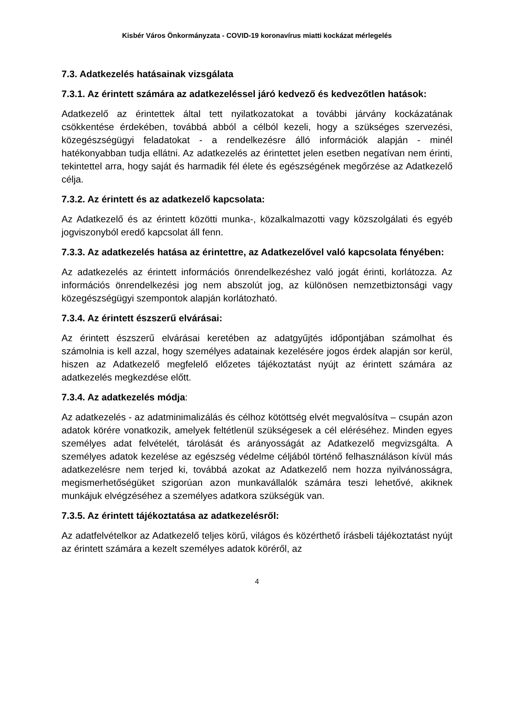Kisbér Város Önkormányzata - COVID-19 koronavírus miatti kockázat mérlegelés
7.3. Adatkezelés hatásainak vizsgálata
7.3.1. Az érintett számára az adatkezeléssel járó kedvező és kedvezőtlen hatások:
Adatkezelő az érintettek által tett nyilatkozatokat a további járvány kockázatának csökkentése érdekében, továbbá abból a célból kezeli, hogy a szükséges szervezési, közegészségügyi feladatokat - a rendelkezésre álló információk alapján - minél hatékonyabban tudja ellátni. Az adatkezelés az érintettet jelen esetben negatívan nem érinti, tekintettel arra, hogy saját és harmadik fél élete és egészségének megőrzése az Adatkezelő célja.
7.3.2. Az érintett és az adatkezelő kapcsolata:
Az Adatkezelő és az érintett közötti munka-, közalkalmazotti vagy közszolgálati és egyéb jogviszonyból eredő kapcsolat áll fenn.
7.3.3. Az adatkezelés hatása az érintettre, az Adatkezelővel való kapcsolata fényében:
Az adatkezelés az érintett információs önrendelkezéshez való jogát érinti, korlátozza. Az információs önrendelkezési jog nem abszolút jog, az különösen nemzetbiztonsági vagy közegészségügyi szempontok alapján korlátozható.
7.3.4. Az érintett észszerű elvárásai:
Az érintett észszerű elvárásai keretében az adatgyűjtés időpontjában számolhat és számolnia is kell azzal, hogy személyes adatainak kezelésére jogos érdek alapján sor kerül, hiszen az Adatkezelő megfelelő előzetes tájékoztatást nyújt az érintett számára az adatkezelés megkezdése előtt.
7.3.4. Az adatkezelés módja:
Az adatkezelés - az adatminimalizálás és célhoz kötöttség elvét megvalósítva – csupán azon adatok körére vonatkozik, amelyek feltétlenül szükségesek a cél eléréséhez. Minden egyes személyes adat felvételét, tárolását és arányosságát az Adatkezelő megvizsgálta. A személyes adatok kezelése az egészség védelme céljából történő felhasználáson kívül más adatkezelésre nem terjed ki, továbbá azokat az Adatkezelő nem hozza nyilvánosságra, megismerhetőségüket szigorúan azon munkavállalók számára teszi lehetővé, akiknek munkájuk elvégzéséhez a személyes adatkora szükségük van.
7.3.5. Az érintett tájékoztatása az adatkezelésről:
Az adatfelvételkor az Adatkezelő teljes körű, világos és közérthető írásbeli tájékoztatást nyújt az érintett számára a kezelt személyes adatok köréről, az
4